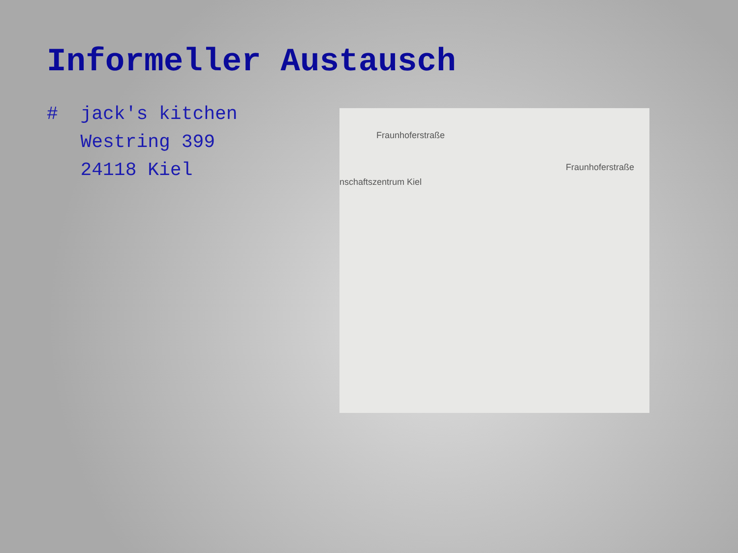Informeller Austausch
# jack's kitchen
Westring 399
24118 Kiel
Fraunhoferstraße
nschaftszentrum Kiel
Fraunhoferstraße